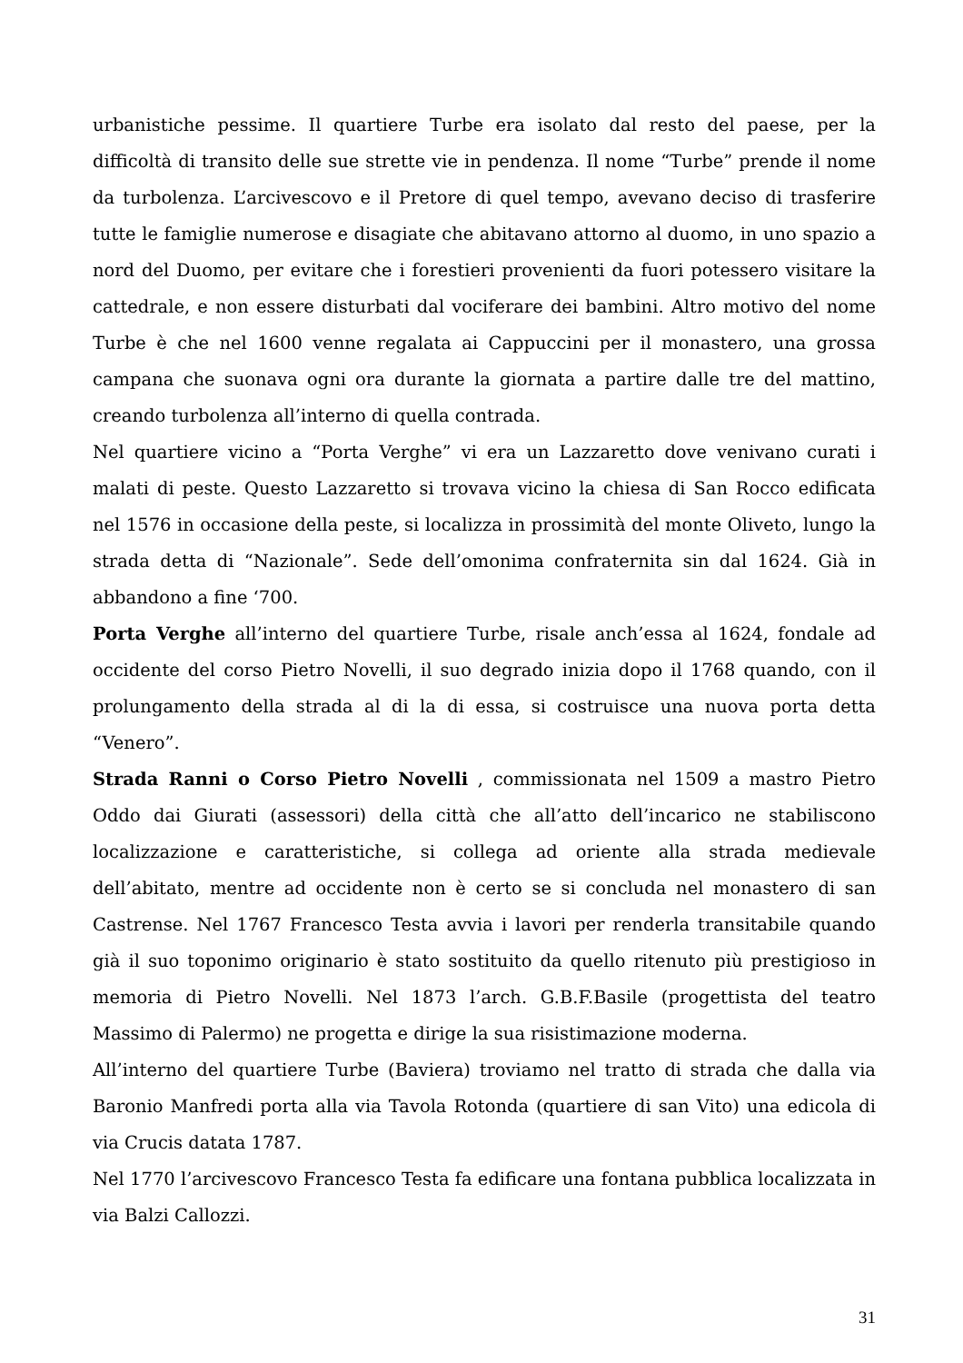urbanistiche pessime. Il quartiere Turbe era isolato dal resto del paese, per la difficoltà di transito delle sue strette vie in pendenza. Il nome “Turbe” prende il nome da turbolenza. L’arcivescovo e il Pretore di quel tempo, avevano deciso di trasferire tutte le famiglie numerose e disagiate che abitavano attorno al duomo, in uno spazio a nord del Duomo, per evitare che i forestieri provenienti da fuori potessero visitare la cattedrale, e non essere disturbati dal vociferare dei bambini. Altro motivo del nome Turbe è che nel 1600 venne regalata ai Cappuccini per il monastero, una grossa campana che suonava ogni ora durante la giornata a partire dalle tre del mattino, creando turbolenza all’interno di quella contrada.
Nel quartiere vicino a “Porta Verghe” vi era un Lazzaretto dove venivano curati i malati di peste. Questo Lazzaretto si trovava vicino la chiesa di San Rocco edificata nel 1576 in occasione della peste, si localizza in prossimità del monte Oliveto, lungo la strada detta di “Nazionale”. Sede dell’omonima confraternita sin dal 1624. Già in abbandono a fine ‘700.
Porta Verghe all’interno del quartiere Turbe, risale anch’essa al 1624, fondale ad occidente del corso Pietro Novelli, il suo degrado inizia dopo il 1768 quando, con il prolungamento della strada al di la di essa, si costruisce una nuova porta detta “Venero”.
Strada Ranni o Corso Pietro Novelli , commissionata nel 1509 a mastro Pietro Oddo dai Giurati (assessori) della città che all’atto dell’incarico ne stabiliscono localizzazione e caratteristiche, si collega ad oriente alla strada medievale dell’abitato, mentre ad occidente non è certo se si concluda nel monastero di san Castrense. Nel 1767 Francesco Testa avvia i lavori per renderla transitabile quando già il suo toponimo originario è stato sostituito da quello ritenuto più prestigioso in memoria di Pietro Novelli. Nel 1873 l’arch. G.B.F.Basile (progettista del teatro Massimo di Palermo) ne progetta e dirige la sua risistimazione moderna.
All’interno del quartiere Turbe (Baviera) troviamo nel tratto di strada che dalla via Baronio Manfredi porta alla via Tavola Rotonda (quartiere di san Vito) una edicola di via Crucis datata 1787.
Nel 1770 l’arcivescovo Francesco Testa fa edificare una fontana pubblica localizzata in via Balzi Callozzi.
31